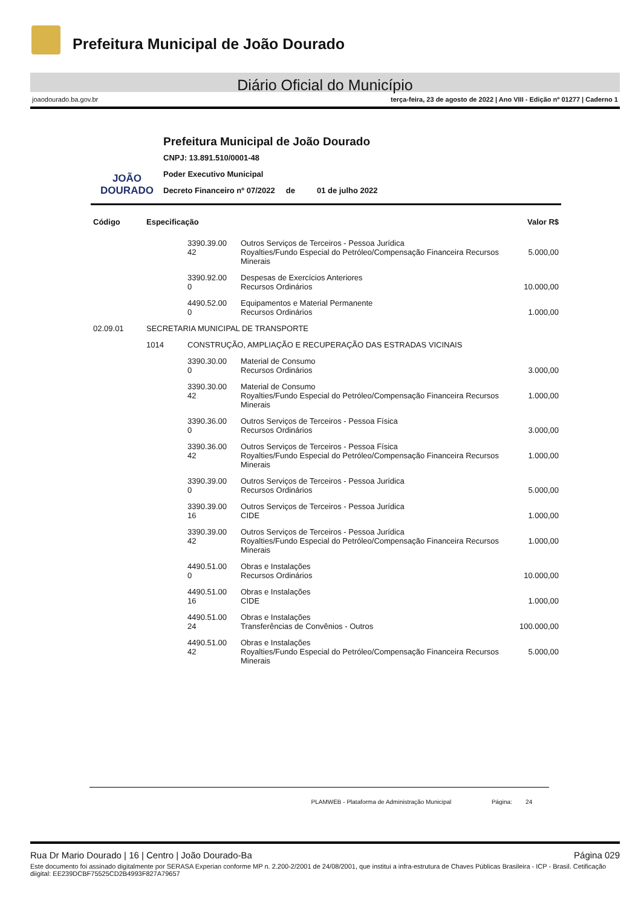Prefeitura Municipal de João Dourado
Diário Oficial do Município
joaodourado.ba.gov.br terça-feira, 23 de agosto de 2022 | Ano VIII - Edição nº 01277 | Caderno 1
JOÃO DOURADO
Prefeitura Municipal de João Dourado
CNPJ: 13.891.510/0001-48
Poder Executivo Municipal
Decreto Financeiro nº 07/2022 de 01 de julho 2022
| Código | Especificação | | | Valor R$ |
| --- | --- | --- | --- | --- |
| | | 3390.39.00 42 | Outros Serviços de Terceiros - Pessoa Jurídica Royalties/Fundo Especial do Petróleo/Compensação Financeira Recursos Minerais | 5.000,00 |
| | | 3390.92.00 0 | Despesas de Exercícios Anteriores Recursos Ordinários | 10.000,00 |
| | | 4490.52.00 0 | Equipamentos e Material Permanente Recursos Ordinários | 1.000,00 |
| 02.09.01 | SECRETARIA MUNICIPAL DE TRANSPORTE | | | |
| | 1014 | CONSTRUÇÃO, AMPLIAÇÃO E RECUPERAÇÃO DAS ESTRADAS VICINAIS | | |
| | | 3390.30.00 0 | Material de Consumo Recursos Ordinários | 3.000,00 |
| | | 3390.30.00 42 | Material de Consumo Royalties/Fundo Especial do Petróleo/Compensação Financeira Recursos Minerais | 1.000,00 |
| | | 3390.36.00 0 | Outros Serviços de Terceiros - Pessoa Física Recursos Ordinários | 3.000,00 |
| | | 3390.36.00 42 | Outros Serviços de Terceiros - Pessoa Física Royalties/Fundo Especial do Petróleo/Compensação Financeira Recursos Minerais | 1.000,00 |
| | | 3390.39.00 0 | Outros Serviços de Terceiros - Pessoa Jurídica Recursos Ordinários | 5.000,00 |
| | | 3390.39.00 16 | Outros Serviços de Terceiros - Pessoa Jurídica CIDE | 1.000,00 |
| | | 3390.39.00 42 | Outros Serviços de Terceiros - Pessoa Jurídica Royalties/Fundo Especial do Petróleo/Compensação Financeira Recursos Minerais | 1.000,00 |
| | | 4490.51.00 0 | Obras e Instalações Recursos Ordinários | 10.000,00 |
| | | 4490.51.00 16 | Obras e Instalações CIDE | 1.000,00 |
| | | 4490.51.00 24 | Obras e Instalações Transferências de Convênios - Outros | 100.000,00 |
| | | 4490.51.00 42 | Obras e Instalações Royalties/Fundo Especial do Petróleo/Compensação Financeira Recursos Minerais | 5.000,00 |
PLAMWEB - Plataforma de Administração Municipal Página: 24
Rua Dr Mario Dourado | 16 | Centro | João Dourado-Ba Página 029
Este documento foi assinado digitalmente por SERASA Experian conforme MP n. 2.200-2/2001 de 24/08/2001, que institui a infra-estrutura de Chaves Públicas Brasileira - ICP - Brasil. Cetificação diigital: EE239DCBF75525CD2B4993F827A79657